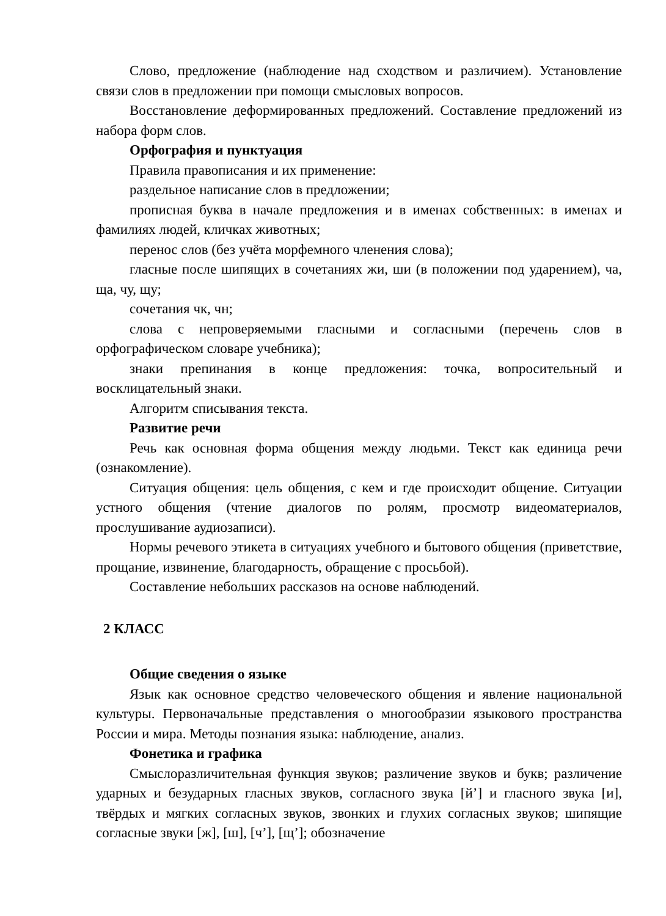Слово, предложение (наблюдение над сходством и различием). Установление связи слов в предложении при помощи смысловых вопросов.
Восстановление деформированных предложений. Составление предложений из набора форм слов.
Орфография и пунктуация
Правила правописания и их применение:
раздельное написание слов в предложении;
прописная буква в начале предложения и в именах собственных: в именах и фамилиях людей, кличках животных;
перенос слов (без учёта морфемного членения слова);
гласные после шипящих в сочетаниях жи, ши (в положении под ударением), ча, ща, чу, щу;
сочетания чк, чн;
слова с непроверяемыми гласными и согласными (перечень слов в орфографическом словаре учебника);
знаки препинания в конце предложения: точка, вопросительный и восклицательный знаки.
Алгоритм списывания текста.
Развитие речи
Речь как основная форма общения между людьми. Текст как единица речи (ознакомление).
Ситуация общения: цель общения, с кем и где происходит общение. Ситуации устного общения (чтение диалогов по ролям, просмотр видеоматериалов, прослушивание аудиозаписи).
Нормы речевого этикета в ситуациях учебного и бытового общения (приветствие, прощание, извинение, благодарность, обращение с просьбой).
Составление небольших рассказов на основе наблюдений.
2 КЛАСС
Общие сведения о языке
Язык как основное средство человеческого общения и явление национальной культуры. Первоначальные представления о многообразии языкового пространства России и мира. Методы познания языка: наблюдение, анализ.
Фонетика и графика
Смыслоразличительная функция звуков; различение звуков и букв; различение ударных и безударных гласных звуков, согласного звука [й’] и гласного звука [и], твёрдых и мягких согласных звуков, звонких и глухих согласных звуков; шипящие согласные звуки [ж], [ш], [ч’], [щ’]; обозначение